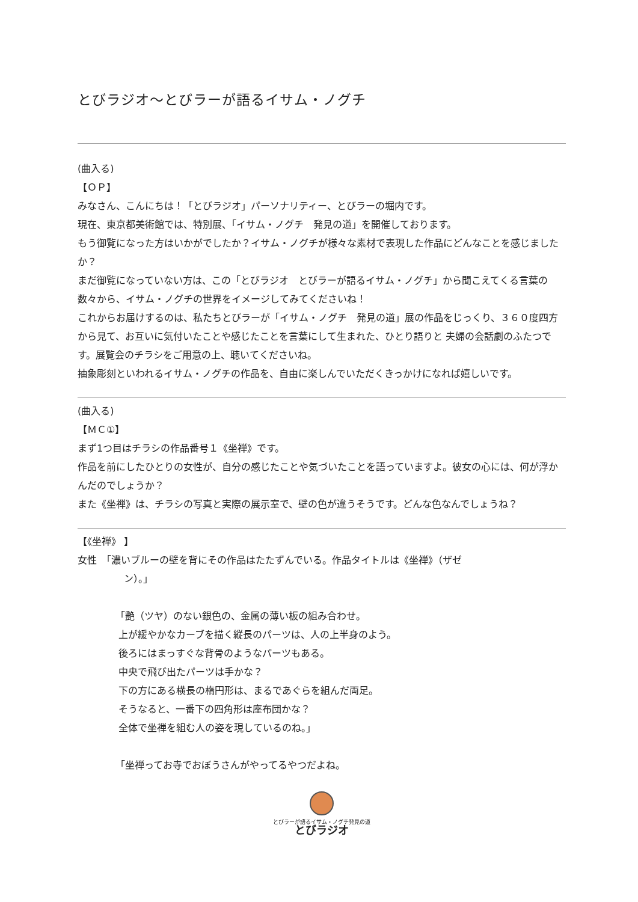とびラジオ〜とびラーが語るイサム・ノグチ
(曲入る)
【ＯＰ】
みなさん、こんにちは！「とびラジオ」パーソナリティー、とびラーの堀内です。
現在、東京都美術館では、特別展、「イサム・ノグチ　発見の道」を開催しております。
もう御覧になった方はいかがでしたか？イサム・ノグチが様々な素材で表現した作品にどんなことを感じましたか？
まだ御覧になっていない方は、この「とびラジオ　とびラーが語るイサム・ノグチ」から聞こえてくる言葉の数々から、イサム・ノグチの世界をイメージしてみてくださいね！
これからお届けするのは、私たちとびラーが「イサム・ノグチ　発見の道」展の作品をじっくり、３６０度四方から見て、お互いに気付いたことや感じたことを言葉にして生まれた、ひとり語りと 夫婦の会話劇のふたつです。展覧会のチラシをご用意の上、聴いてくださいね。
抽象彫刻といわれるイサム・ノグチの作品を、自由に楽しんでいただくきっかけになれば嬉しいです。
(曲入る)
【ＭＣ①】
まず1つ目はチラシの作品番号１《坐禅》です。
作品を前にしたひとりの女性が、自分の感じたことや気づいたことを語っていますよ。彼女の心には、何が浮かんだのでしょうか？
また《坐禅》は、チラシの写真と実際の展示室で、壁の色が違うそうです。どんな色なんでしょうね？
【《坐禅》 】
女性　「濃いブルーの壁を背にその作品はたたずんでいる。作品タイトルは《坐禅》（ザゼ
ン）。」
「艶（ツヤ）のない銀色の、金属の薄い板の組み合わせ。
上が緩やかなカーブを描く縦長のパーツは、人の上半身のよう。
後ろにはまっすぐな背骨のようなパーツもある。
中央で飛び出たパーツは手かな？
下の方にある横長の楕円形は、まるであぐらを組んだ両足。
そうなると、一番下の四角形は座布団かな？
全体で坐禅を組む人の姿を現しているのね。」
「坐禅ってお寺でおぼうさんがやってるやつだよね。
とびラーが語るイサム・ノグチ発見の道
とびラジオ